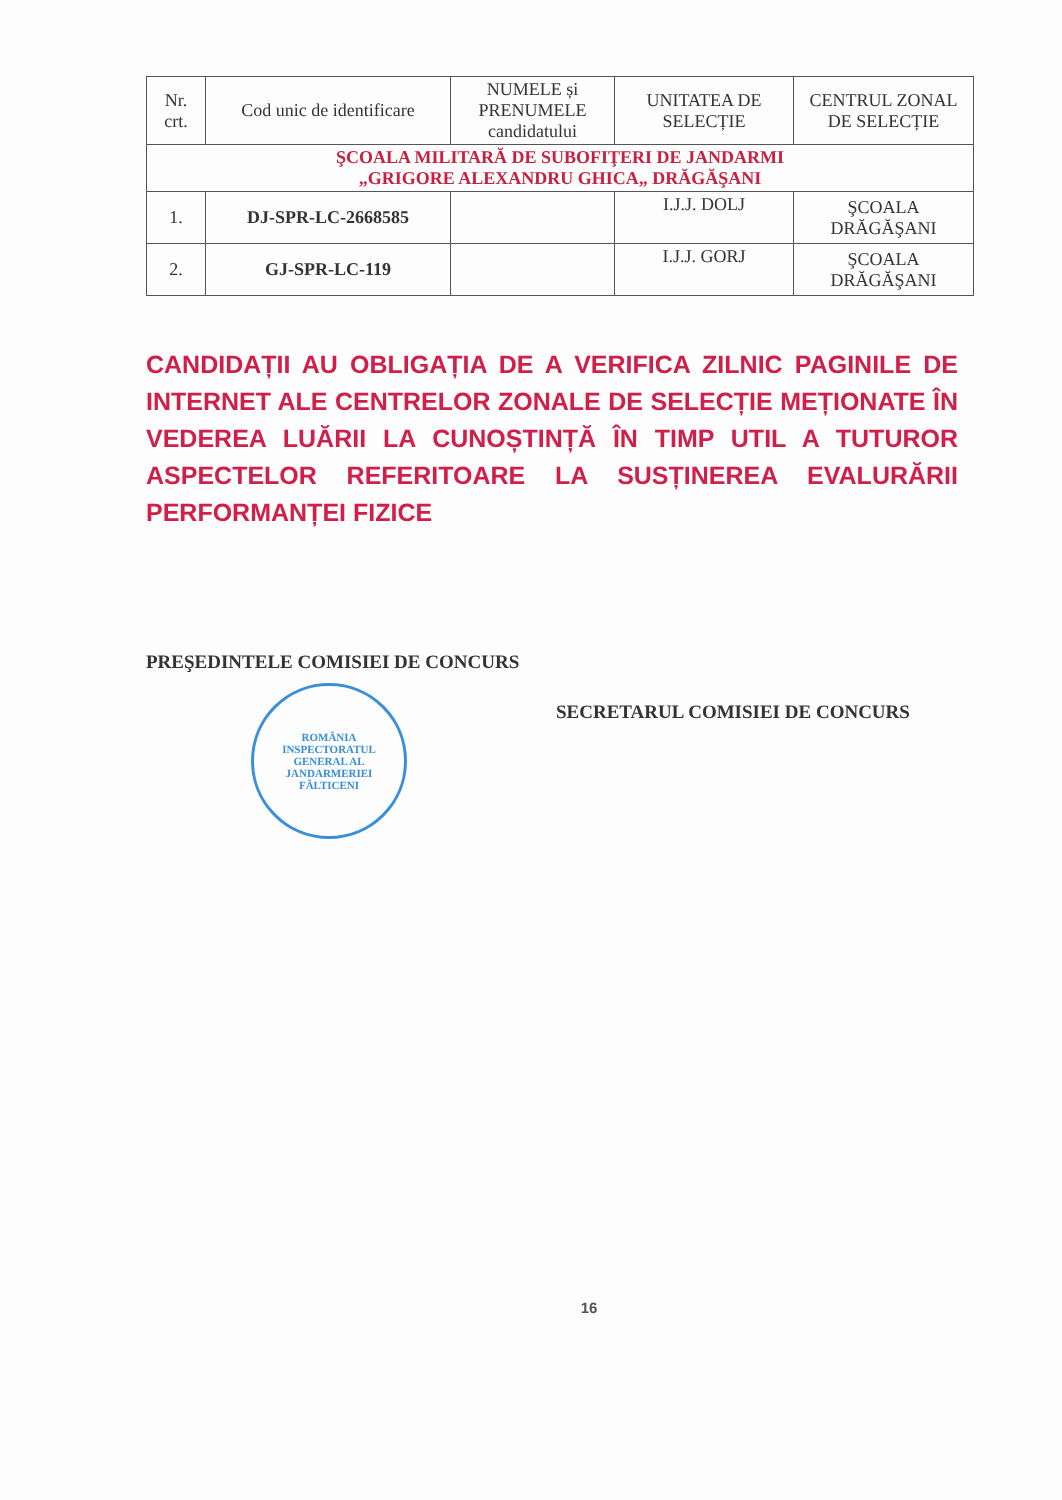| Nr. crt. | Cod unic de identificare | NUMELE și PRENUMELE candidatului | UNITATEA DE SELECȚIE | CENTRUL ZONAL DE SELECȚIE |
| --- | --- | --- | --- | --- |
| ŞCOALA MILITARĂ DE SUBOFIŢERI DE JANDARMI „GRIGORE ALEXANDRU GHICA„ DRĂGĂŞANI | | | | |
| 1. | DJ-SPR-LC-2668585 | | I.J.J. DOLJ | ŞCOALA DRĂGĂŞANI |
| 2. | GJ-SPR-LC-119 | | I.J.J. GORJ | ŞCOALA DRĂGĂŞANI |
CANDIDAȚII AU OBLIGAȚIA DE A VERIFICA ZILNIC PAGINILE DE INTERNET ALE CENTRELOR ZONALE DE SELECȚIE MEȚIONATE ÎN VEDEREA LUĂRII LA CUNOȘTINȚĂ ÎN TIMP UTIL A TUTUROR ASPECTELOR REFERITOARE LA SUSȚINEREA EVALURĂRII PERFORMANȚEI FIZICE
PREŞEDINTELE COMISIEI DE CONCURS
ROMÂNIA
INSPECTORATUL GENERAL AL JANDARMERIEI
FĂLTICENI
SECRETARUL COMISIEI DE CONCURS
16